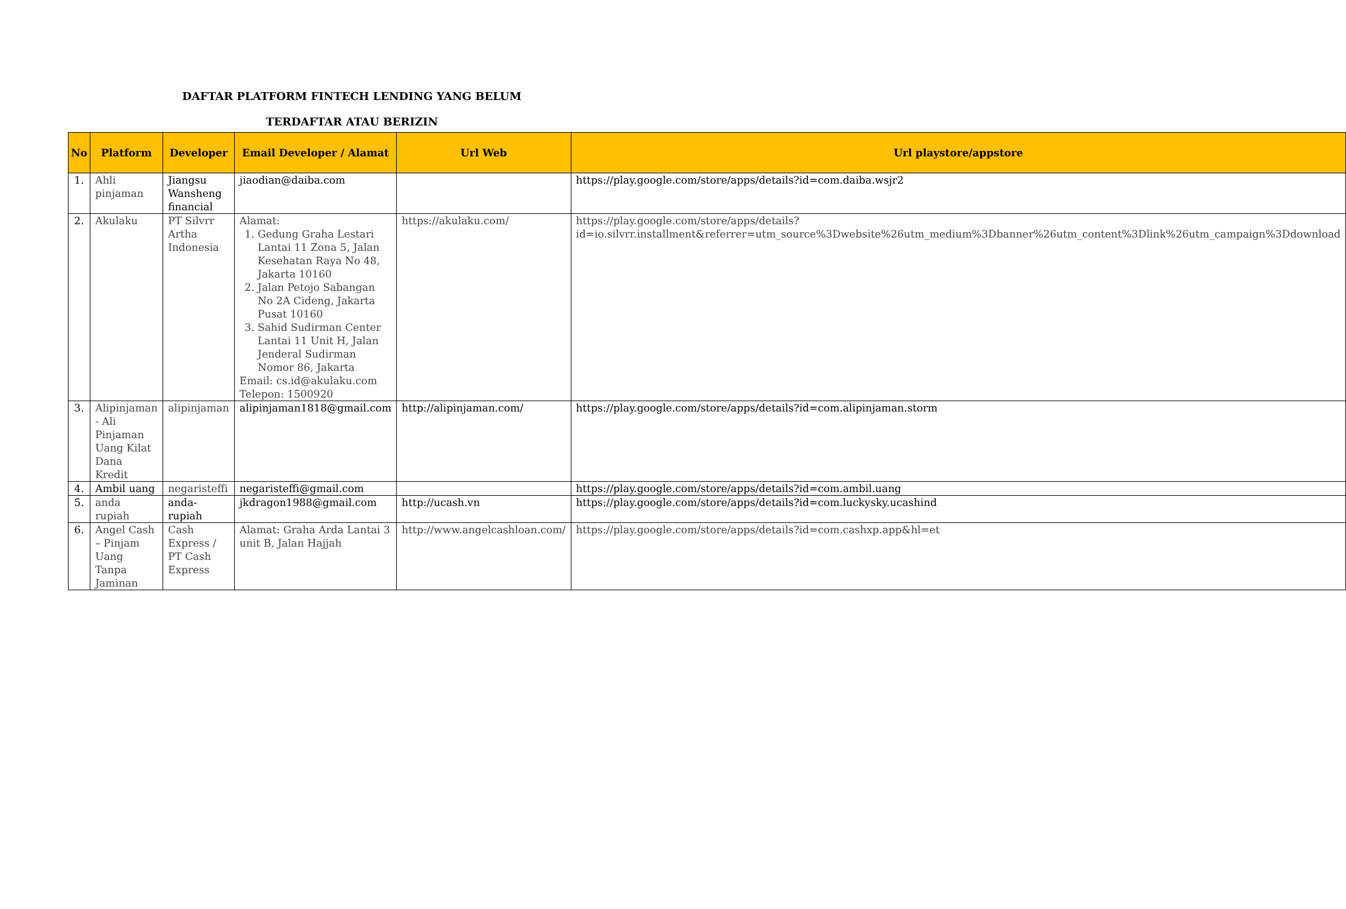DAFTAR PLATFORM FINTECH LENDING YANG BELUM
TERDAFTAR ATAU BERIZIN
| No | Platform | Developer | Email Developer / Alamat | Url Web | Url playstore/appstore |
| --- | --- | --- | --- | --- | --- |
| 1. | Ahli pinjaman | Jiangsu Wansheng financial | jiaodian@daiba.com | | https://play.google.com/store/apps/details?id=com.daiba.wsjr2 |
| 2. | Akulaku | PT Silvrr Artha Indonesia | Alamat: 1. Gedung Graha Lestari Lantai 11 Zona 5, Jalan Kesehatan Raya No 48, Jakarta 10160 2. Jalan Petojo Sabangan No 2A Cideng, Jakarta Pusat 10160 3. Sahid Sudirman Center Lantai 11 Unit H, Jalan Jenderal Sudirman Nomor 86, Jakarta Email: cs.id@akulaku.com Telepon: 1500920 | https://akulaku.com/ | https://play.google.com/store/apps/details?id=io.silvrr.installment&referrer=utm_source%3Dwebsite%26utm_medium%3Dbanner%26utm_content%3Dlink%26utm_campaign%3Ddownload |
| 3. | Alipinjaman - Ali Pinjaman Uang Kilat Dana Kredit | alipinjaman | alipinjaman1818@gmail.com | http://alipinjaman.com/ | https://play.google.com/store/apps/details?id=com.alipinjaman.storm |
| 4. | Ambil uang | negaristeffi | negaristeffi@gmail.com | | https://play.google.com/store/apps/details?id=com.ambil.uang |
| 5. | anda rupiah | anda-rupiah | jkdragon1988@gmail.com | http://ucash.vn | https://play.google.com/store/apps/details?id=com.luckysky.ucashind |
| 6. | Angel Cash – Pinjam Uang Tanpa Jaminan | Cash Express / PT Cash Express | Alamat: Graha Arda Lantai 3 unit B, Jalan Hajjah | http://www.angelcashloan.com/ | https://play.google.com/store/apps/details?id=com.cashxp.app&hl=et |